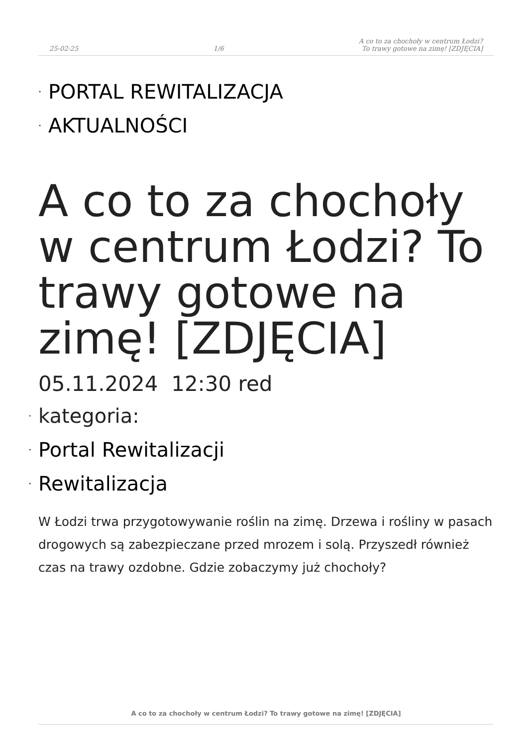25-02-25
1/6
A co to za chochoły w centrum Łodzi?
To trawy gotowe na zimę! [ZDJĘCIA]
· PORTAL REWITALIZACJA
· AKTUALNOŚCI
A co to za chochoły w centrum Łodzi? To trawy gotowe na zimę! [ZDJĘCIA]
05.11.2024 12:30 red
· kategoria:
· Portal Rewitalizacji
· Rewitalizacja
W Łodzi trwa przygotowywanie roślin na zimę. Drzewa i rośliny w pasach drogowych są zabezpieczane przed mrozem i solą. Przyszedł również czas na trawy ozdobne. Gdzie zobaczymy już chochoły?
A co to za chochoły w centrum Łodzi? To trawy gotowe na zimę! [ZDJĘCIA]